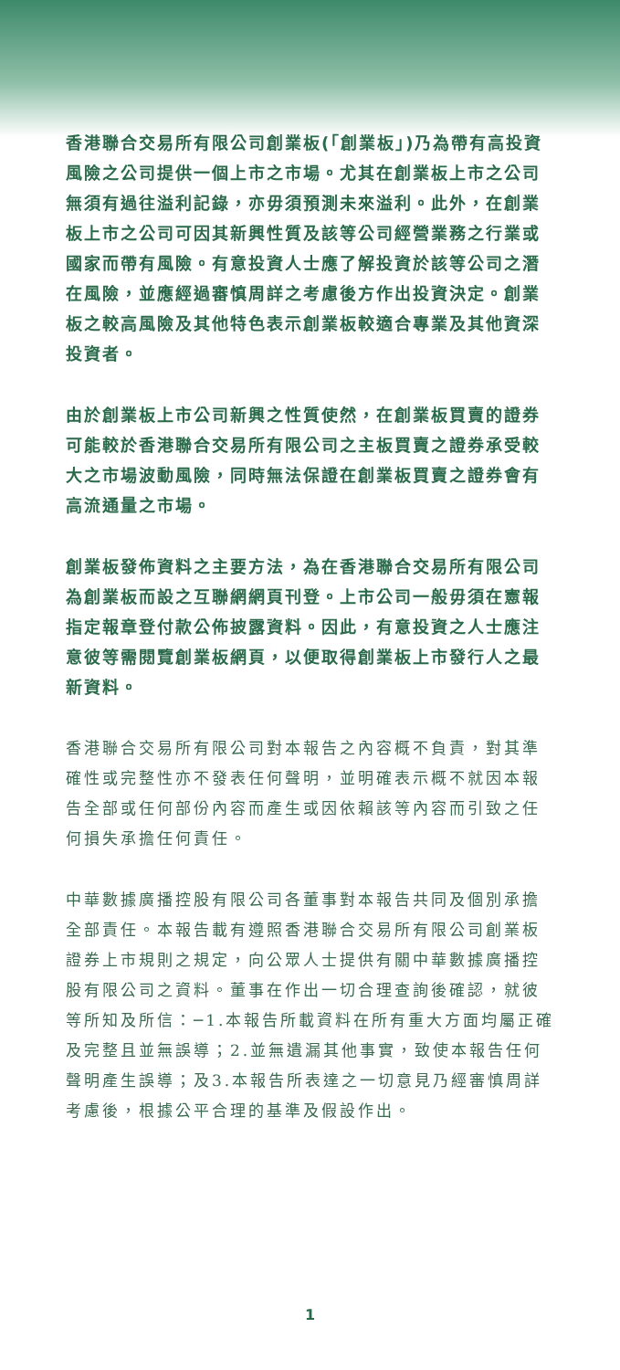香港聯合交易所有限公司創業板(「創業板」)乃為帶有高投資風險之公司提供一個上市之市場。尤其在創業板上市之公司無須有過往溢利記錄，亦毋須預測未來溢利。此外，在創業板上市之公司可因其新興性質及該等公司經營業務之行業或國家而帶有風險。有意投資人士應了解投資於該等公司之潛在風險，並應經過審慎周詳之考慮後方作出投資決定。創業板之較高風險及其他特色表示創業板較適合專業及其他資深投資者。
由於創業板上市公司新興之性質使然，在創業板買賣的證券可能較於香港聯合交易所有限公司之主板買賣之證券承受較大之市場波動風險，同時無法保證在創業板買賣之證券會有高流通量之市場。
創業板發佈資料之主要方法，為在香港聯合交易所有限公司為創業板而設之互聯網網頁刊登。上市公司一般毋須在憲報指定報章登付款公佈披露資料。因此，有意投資之人士應注意彼等需閱覽創業板網頁，以便取得創業板上市發行人之最新資料。
香港聯合交易所有限公司對本報告之內容概不負責，對其準確性或完整性亦不發表任何聲明，並明確表示概不就因本報告全部或任何部份內容而產生或因依賴該等內容而引致之任何損失承擔任何責任。
中華數據廣播控股有限公司各董事對本報告共同及個別承擔全部責任。本報告載有遵照香港聯合交易所有限公司創業板證券上市規則之規定，向公眾人士提供有關中華數據廣播控股有限公司之資料。董事在作出一切合理查詢後確認，就彼等所知及所信：─1.本報告所載資料在所有重大方面均屬正確及完整且並無誤導；2.並無遺漏其他事實，致使本報告任何聲明產生誤導；及3.本報告所表達之一切意見乃經審慎周詳考慮後，根據公平合理的基準及假設作出。
1